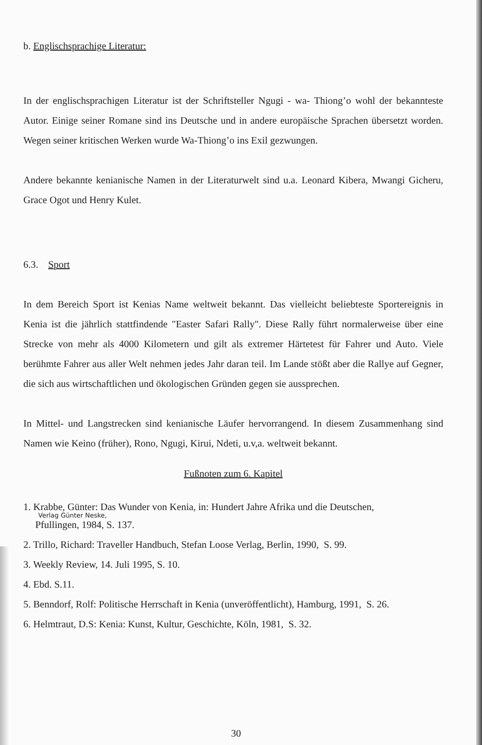b. Englischsprachige Literatur:
In der englischsprachigen Literatur ist der Schriftsteller Ngugi - wa- Thiong’o wohl der bekannteste Autor. Einige seiner Romane sind ins Deutsche und in andere europäische Sprachen übersetzt worden. Wegen seiner kritischen Werken wurde Wa-Thiong’o ins Exil gezwungen.
Andere bekannte kenianische Namen in der Literaturwelt sind u.a. Leonard Kibera, Mwangi Gicheru, Grace Ogot und Henry Kulet.
6.3. Sport
In dem Bereich Sport ist Kenias Name weltweit bekannt. Das vielleicht beliebteste Sportereignis in Kenia ist die jährlich stattfindende "Easter Safari Rally". Diese Rally führt normalerweise über eine Strecke von mehr als 4000 Kilometern und gilt als extremer Härtetest für Fahrer und Auto. Viele berühmte Fahrer aus aller Welt nehmen jedes Jahr daran teil. Im Lande stößt aber die Rallye auf Gegner, die sich aus wirtschaftlichen und ökologischen Gründen gegen sie aussprechen.
In Mittel- und Langstrecken sind kenianische Läufer hervorrangend. In diesem Zusammenhang sind Namen wie Keino (früher), Rono, Ngugi, Kirui, Ndeti, u.v,a. weltweit bekannt.
Fußnoten zum 6. Kapitel
1. Krabbe, Günter: Das Wunder von Kenia, in: Hundert Jahre Afrika und die Deutschen,
Verlag Günter Neske,
Pfullingen, 1984, S. 137.
2. Trillo, Richard: Traveller Handbuch, Stefan Loose Verlag, Berlin, 1990, S. 99.
3. Weekly Review, 14. Juli 1995, S. 10.
4. Ebd. S.11.
5. Benndorf, Rolf: Politische Herrschaft in Kenia (unveröffentlicht), Hamburg, 1991, S. 26.
6. Helmtraut, D.S: Kenia: Kunst, Kultur, Geschichte, Köln, 1981, S. 32.
30